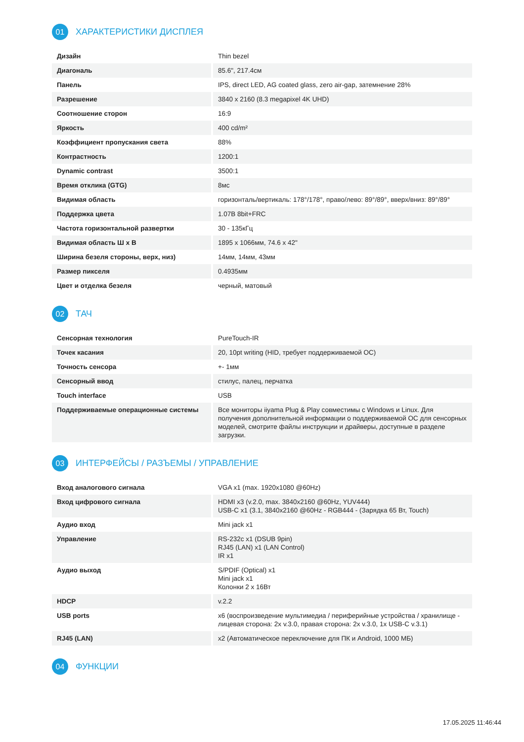01 ХАРАКТЕРИСТИКИ ДИСПЛЕЯ
| Дизайн | Thin bezel |
| Диагональ | 85.6", 217.4см |
| Панель | IPS, direct LED, AG coated glass, zero air-gap, затемнение 28% |
| Разрешение | 3840 x 2160 (8.3 megapixel 4K UHD) |
| Соотношение сторон | 16:9 |
| Яркость | 400 cd/m² |
| Коэффициент пропускания света | 88% |
| Контрастность | 1200:1 |
| Dynamic contrast | 3500:1 |
| Время отклика (GTG) | 8мс |
| Видимая область | горизонталь/вертикаль: 178°/178°, право/лево: 89°/89°, вверх/вниз: 89°/89° |
| Поддержка цвета | 1.07B 8bit+FRC |
| Частота горизонтальной развертки | 30 - 135кГц |
| Видимая область Ш x В | 1895 x 1066мм, 74.6 x 42" |
| Ширина безеля стороны, верх, низ) | 14мм, 14мм, 43мм |
| Размер пикселя | 0.4935мм |
| Цвет и отделка безеля | черный, матовый |
02 ТАЧ
| Сенсорная технология | PureTouch-IR |
| Точек касания | 20, 10pt writing (HID, требует поддерживаемой ОС) |
| Точность сенсора | +- 1мм |
| Сенсорный ввод | стилус, палец, перчатка |
| Touch interface | USB |
| Поддерживаемые операционные системы | Все мониторы iiyama Plug & Play совместимы с Windows и Linux. Для получения дополнительной информации о поддерживаемой ОС для сенсорных моделей, смотрите файлы инструкции и драйверы, доступные в разделе загрузки. |
03 ИНТЕРФЕЙСЫ / РАЗЪЕМЫ / УПРАВЛЕНИЕ
| Вход аналогового сигнала | VGA x1 (max. 1920x1080 @60Hz) |
| Вход цифрового сигнала | HDMI x3 (v.2.0, max. 3840x2160 @60Hz, YUV444) USB-C x1 (3.1, 3840x2160 @60Hz - RGB444 - (Зарядка 65 Вт, Touch) |
| Аудио вход | Mini jack x1 |
| Управление | RS-232c x1 (DSUB 9pin) RJ45 (LAN) x1 (LAN Control) IR x1 |
| Аудио выход | S/PDIF (Optical) x1 Mini jack x1 Колонки 2 x 16Вт |
| HDCP | v.2.2 |
| USB ports | x6 (воспроизведение мультимедиа / периферийные устройства / хранилище - лицевая сторона: 2x v.3.0, правая сторона: 2x v.3.0, 1x USB-C v.3.1) |
| RJ45 (LAN) | x2 (Автоматическое переключение для ПК и Android, 1000 МБ) |
04 ФУНКЦИИ
17.05.2025 11:46:44